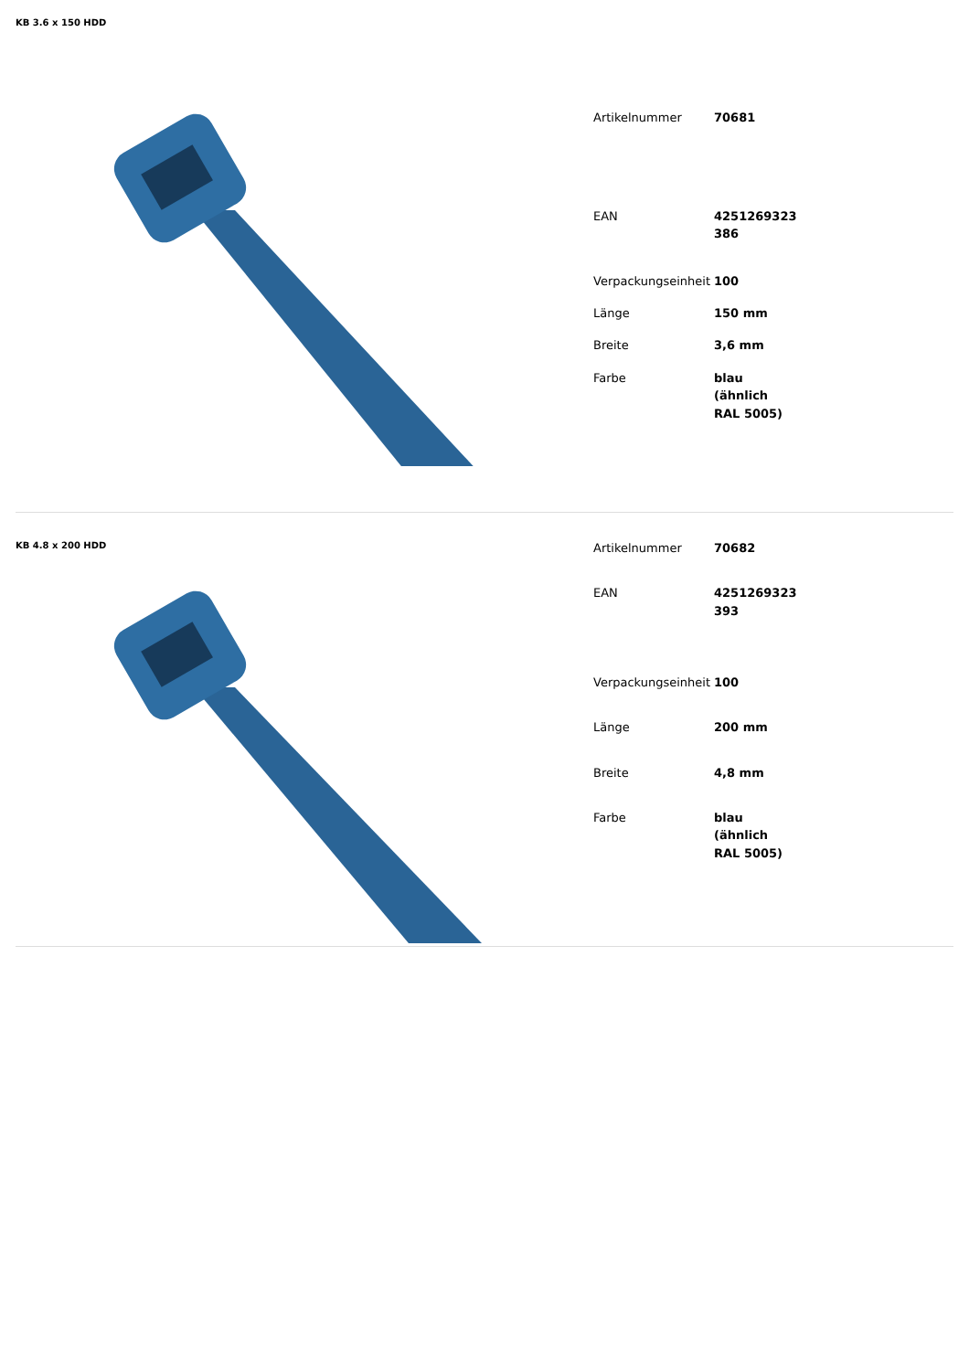KB 3.6 x 150 HDD
| Artikelnummer | 70681 |
| EAN | 4251269323 386 |
| Verpackungseinheit | 100 |
| Länge | 150 mm |
| Breite | 3,6 mm |
| Farbe | blau (ähnlich RAL 5005) |
KB 4.8 x 200 HDD
| Artikelnummer | 70682 |
| EAN | 4251269323 393 |
| Verpackungseinheit | 100 |
| Länge | 200 mm |
| Breite | 4,8 mm |
| Farbe | blau (ähnlich RAL 5005) |